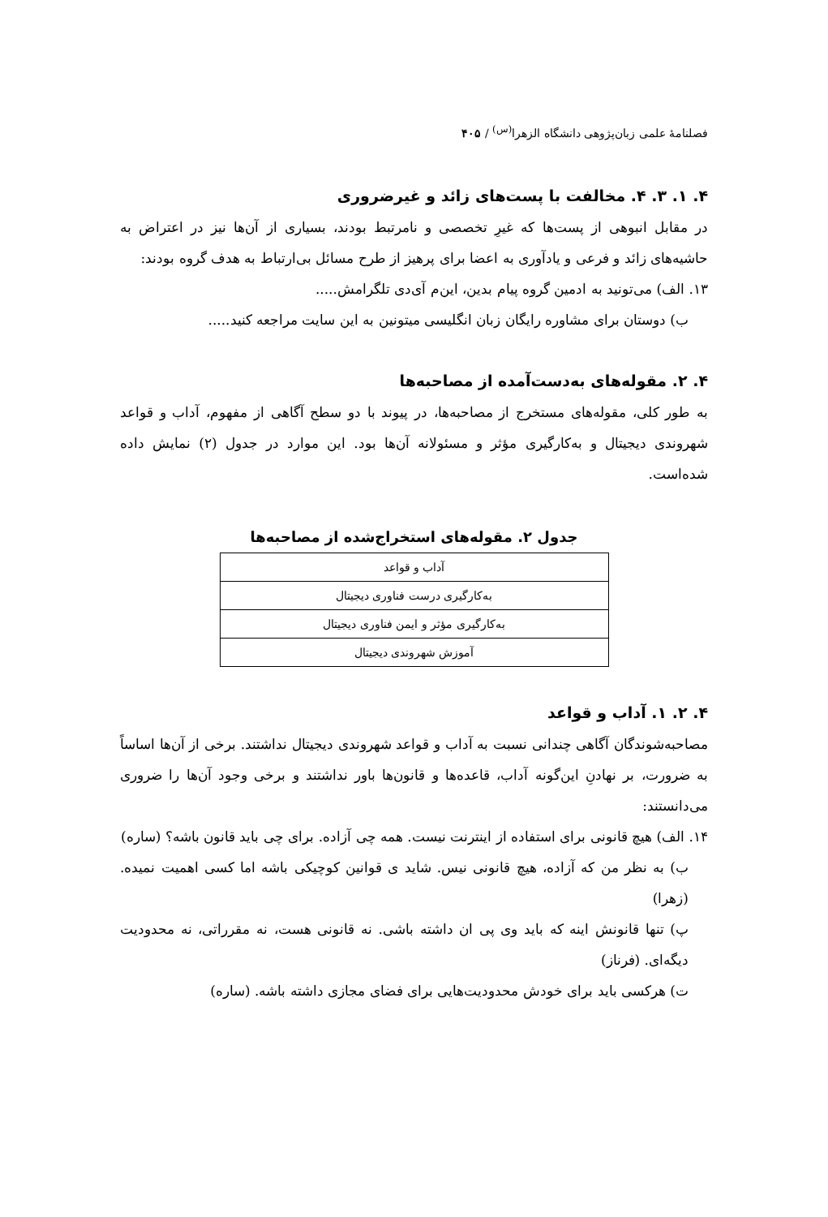فصلنامهٔ علمی زبان‌پژوهی دانشگاه الزهرا<sup>(س)</sup> / ۴۰۵
۴. ۱. ۳. ۴. مخالفت با پست‌های زائد و غیرضروری
در مقابل انبوهی از پست‌ها که غیرِ تخصصی و نامرتبط بودند، بسیاری از آن‌ها نیز در اعتراض به حاشیه‌های زائد و فرعی و یادآوری به اعضا برای پرهیز از طرح مسائل بی‌ارتباط به هدف گروه بودند:
۱۳. الف) می‌تونید به ادمین گروه پیام بدین، این‌م آی‌دی تلگرامش.....
ب) دوستان برای مشاوره رایگان زبان انگلیسی میتونین به این سایت مراجعه کنید.....
۴. ۲. مقوله‌های به‌دست‌آمده از مصاحبه‌ها
به طور کلی، مقوله‌های مستخرج از مصاحبه‌ها، در پیوند با دو سطح آگاهی از مفهوم، آداب و قواعد شهروندی دیجیتال و به‌کارگیری مؤثر و مسئولانه آن‌ها بود. این موارد در جدول (۲) نمایش داده شده‌است.
جدول ۲. مقوله‌های استخراج‌شده از مصاحبه‌ها
| آداب و قواعد |
| به‌کارگیری درست فناوری دیجیتال |
| به‌کارگیری مؤثر و ایمن فناوری دیجیتال |
| آموزش شهروندی دیجیتال |
۴. ۲. ۱. آداب و قواعد
مصاحبه‌شوندگان آگاهی چندانی نسبت به آداب و قواعد شهروندی دیجیتال نداشتند. برخی از آن‌ها اساساً به ضرورت، بر نهادنِ این‌گونه آداب، قاعده‌ها و قانون‌ها باور نداشتند و برخی وجود آن‌ها را ضروری می‌دانستند:
۱۴. الف) هیچ قانونی برای استفاده از اینترنت نیست. همه چی آزاده. برای چی باید قانون باشه؟ (ساره)
ب) به نظر من که آزاده، هیچ قانونی نیس. شاید ی قوانین کوچیکی باشه اما کسی اهمیت نمیده. (زهرا)
پ) تنها قانونش اینه که باید وی پی ان داشته باشی. نه قانونی هست، نه مقرراتی، نه محدودیت دیگه‌ای. (فرناز)
ت) هرکسی باید برای خودش محدودیت‌هایی برای فضای مجازی داشته باشه. (ساره)